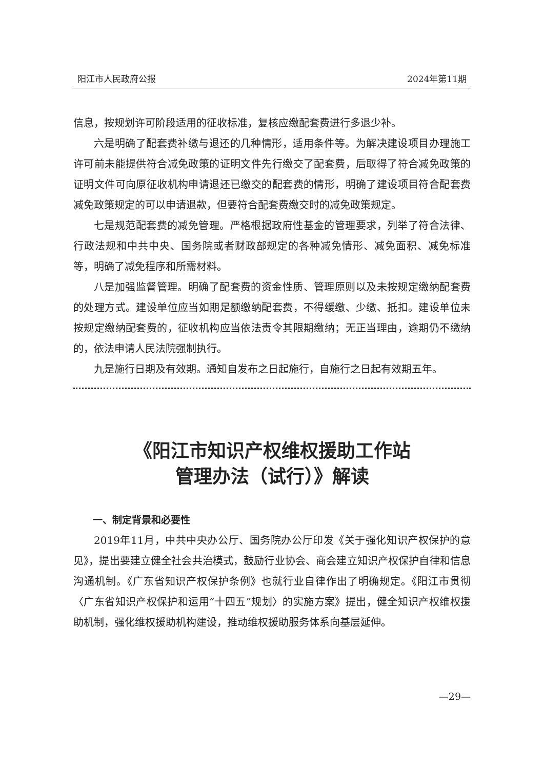阳江市人民政府公报 2024年第11期
信息，按规划许可阶段适用的征收标准，复核应缴配套费进行多退少补。
六是明确了配套费补缴与退还的几种情形，适用条件等。为解决建设项目办理施工许可前未能提供符合减免政策的证明文件先行缴交了配套费，后取得了符合减免政策的证明文件可向原征收机构申请退还已缴交的配套费的情形，明确了建设项目符合配套费减免政策规定的可以申请退款，但要符合配套费缴交时的减免政策规定。
七是规范配套费的减免管理。严格根据政府性基金的管理要求，列举了符合法律、行政法规和中共中央、国务院或者财政部规定的各种减免情形、减免面积、减免标准等，明确了减免程序和所需材料。
八是加强监督管理。明确了配套费的资金性质、管理原则以及未按规定缴纳配套费的处理方式。建设单位应当如期足额缴纳配套费，不得缓缴、少缴、抵扣。建设单位未按规定缴纳配套费的，征收机构应当依法责令其限期缴纳；无正当理由，逾期仍不缴纳的，依法申请人民法院强制执行。
九是施行日期及有效期。通知自发布之日起施行，自施行之日起有效期五年。
《阳江市知识产权维权援助工作站
管理办法（试行）》解读
一、制定背景和必要性
2019年11月，中共中央办公厅、国务院办公厅印发《关于强化知识产权保护的意见》，提出要建立健全社会共治模式，鼓励行业协会、商会建立知识产权保护自律和信息沟通机制。《广东省知识产权保护条例》也就行业自律作出了明确规定。《阳江市贯彻〈广东省知识产权保护和运用“十四五”规划〉的实施方案》提出，健全知识产权维权援助机制，强化维权援助机构建设，推动维权援助服务体系向基层延伸。
—29—